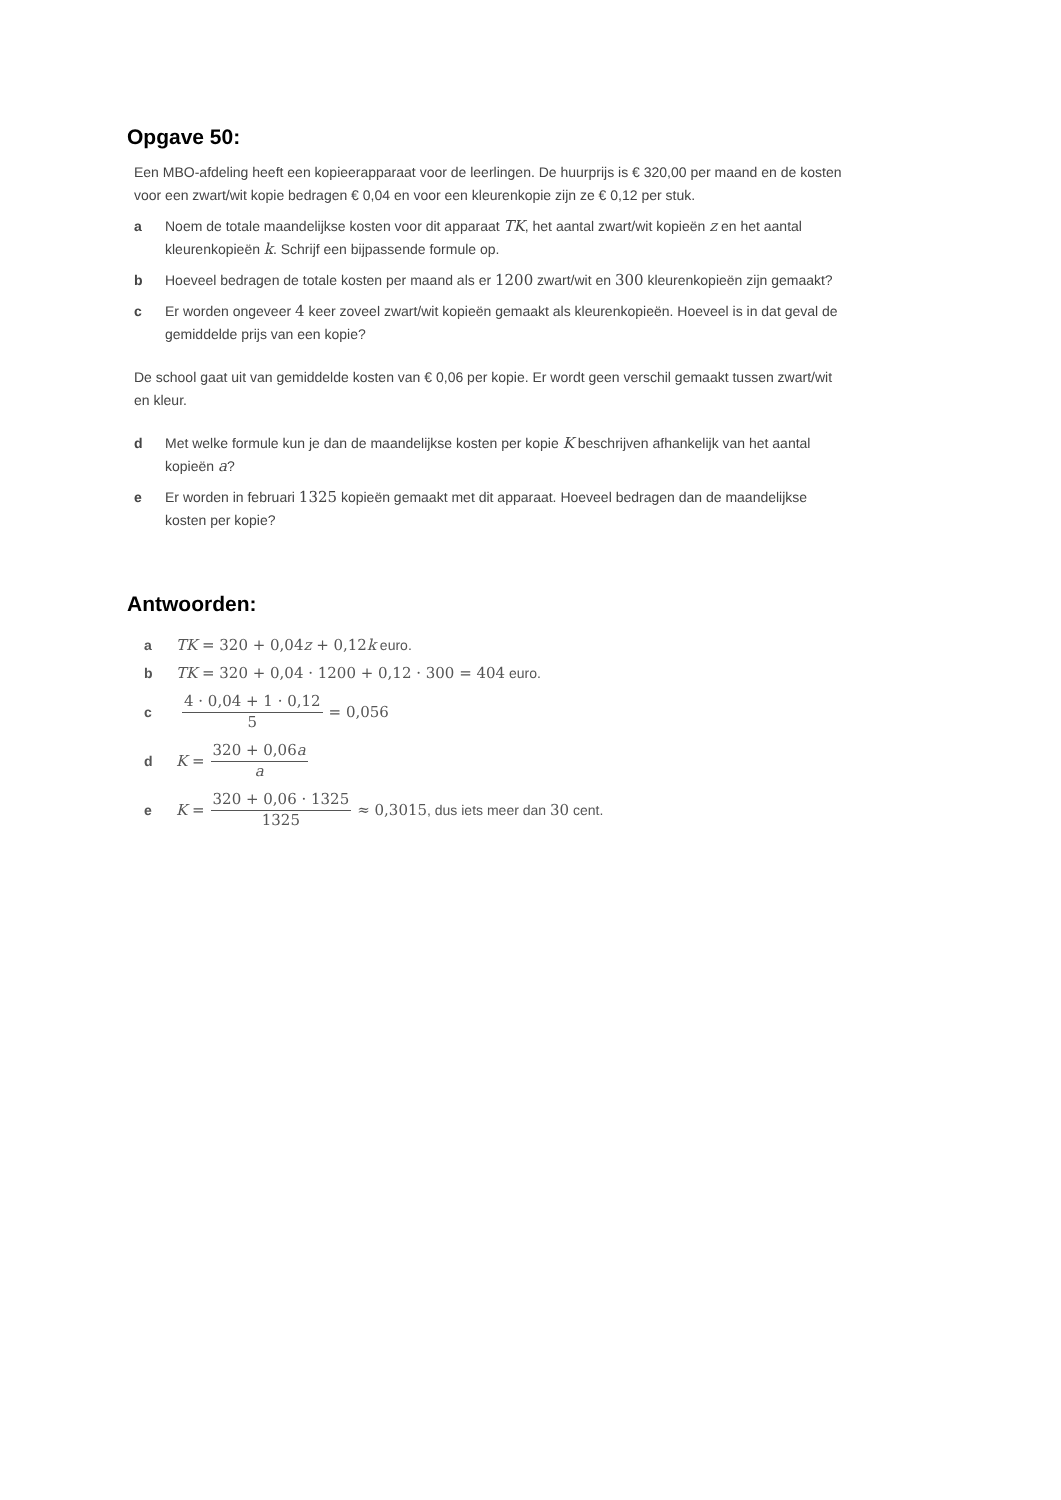Opgave 50:
Een MBO-afdeling heeft een kopieerapparaat voor de leerlingen. De huurprijs is € 320,00 per maand en de kosten voor een zwart/wit kopie bedragen € 0,04 en voor een kleurenkopie zijn ze € 0,12 per stuk.
a Noem de totale maandelijkse kosten voor dit apparaat TK, het aantal zwart/wit kopieën z en het aantal kleurenkopieën k. Schrijf een bijpassende formule op.
b Hoeveel bedragen de totale kosten per maand als er 1200 zwart/wit en 300 kleurenkopieën zijn gemaakt?
c Er worden ongeveer 4 keer zoveel zwart/wit kopieën gemaakt als kleurenkopieën. Hoeveel is in dat geval de gemiddelde prijs van een kopie?
De school gaat uit van gemiddelde kosten van € 0,06 per kopie. Er wordt geen verschil gemaakt tussen zwart/wit en kleur.
d Met welke formule kun je dan de maandelijkse kosten per kopie K beschrijven afhankelijk van het aantal kopieën a?
e Er worden in februari 1325 kopieën gemaakt met dit apparaat. Hoeveel bedragen dan de maandelijkse kosten per kopie?
Antwoorden:
a TK = 320 + 0,04z + 0,12k euro.
b TK = 320 + 0,04 · 1200 + 0,12 · 300 = 404 euro.
c 4 · 0,04 + 1 · 0,12 5 = 0,056
d K = 320 + 0,06a a
e K = 320 + 0,06 · 1325 1325 ≈ 0,3015, dus iets meer dan 30 cent.